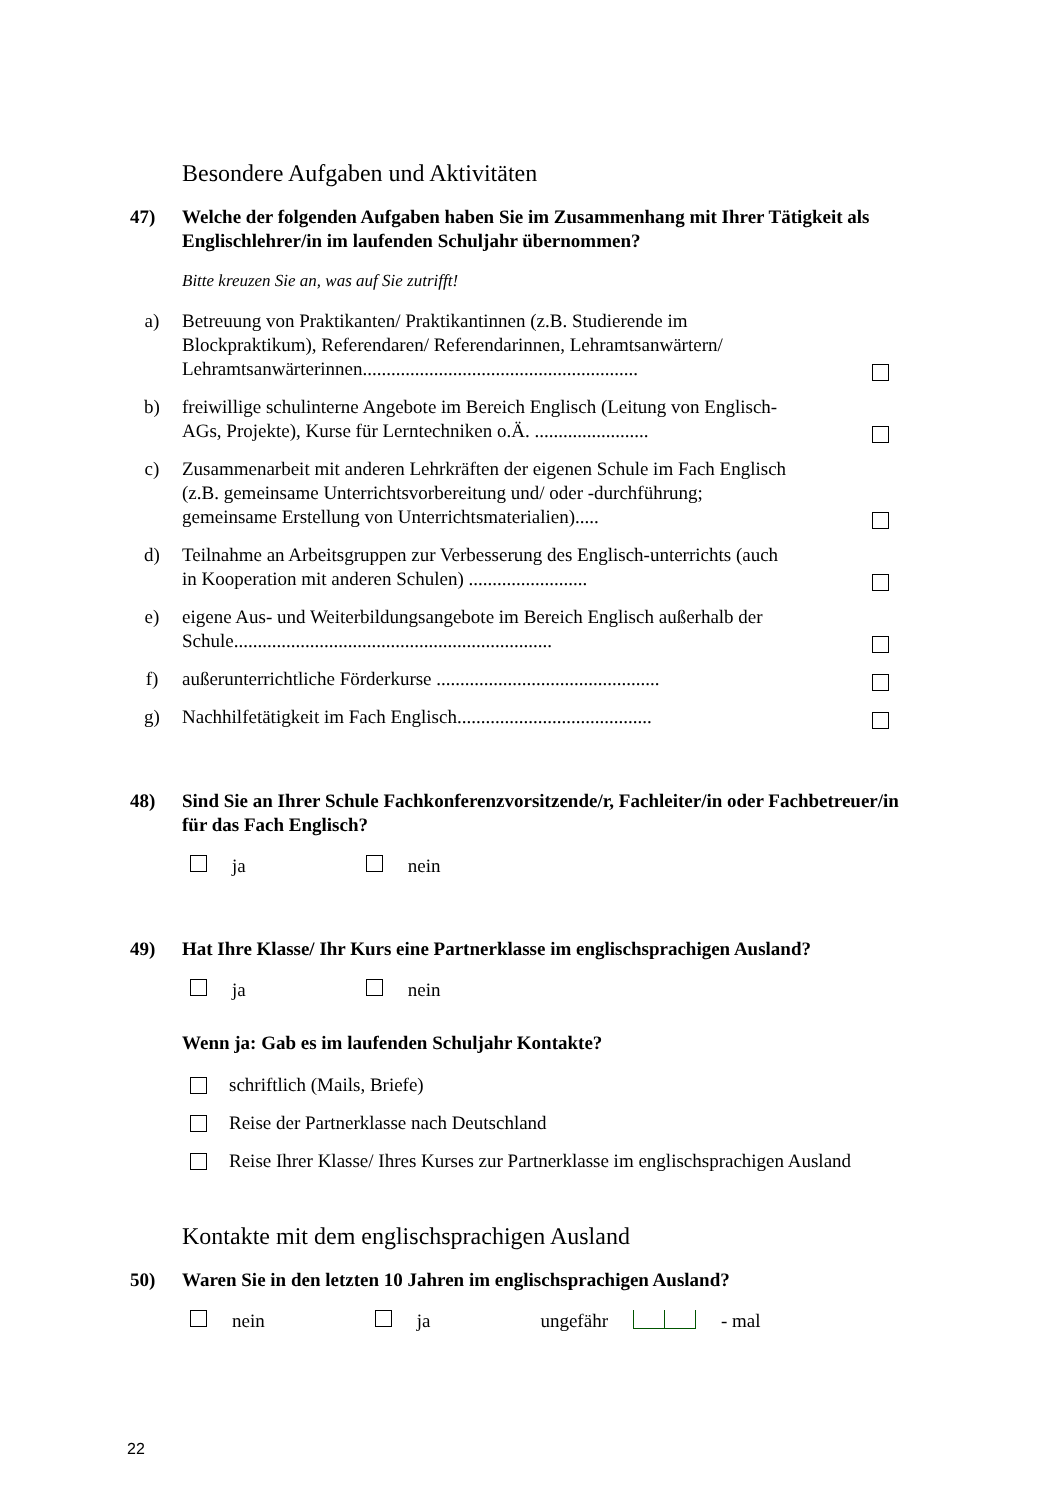Besondere Aufgaben und Aktivitäten
47) Welche der folgenden Aufgaben haben Sie im Zusammenhang mit Ihrer Tätigkeit als Englischlehrer/in im laufenden Schuljahr übernommen?
Bitte kreuzen Sie an, was auf Sie zutrifft!
a) Betreuung von Praktikanten/ Praktikantinnen (z.B. Studierende im Blockpraktikum), Referendaren/ Referendarinnen, Lehramtsanwärtern/ Lehramtsanwärterinnen..........................................................
b) freiwillige schulinterne Angebote im Bereich Englisch (Leitung von Englisch-AGs, Projekte), Kurse für Lerntechniken o.Ä. ........................
c) Zusammenarbeit mit anderen Lehrkräften der eigenen Schule im Fach Englisch (z.B. gemeinsame Unterrichtsvorbereitung und/ oder -durchführung; gemeinsame Erstellung von Unterrichtsmaterialien).....
d) Teilnahme an Arbeitsgruppen zur Verbesserung des Englisch-unterrichts (auch in Kooperation mit anderen Schulen) .........................
e) eigene Aus- und Weiterbildungsangebote im Bereich Englisch außerhalb der Schule...................................................................
f) außerunterrichtliche Förderkurse ...............................................
g) Nachhilfetätigkeit im Fach Englisch.........................................
48) Sind Sie an Ihrer Schule Fachkonferenzvorsitzende/r, Fachleiter/in oder Fachbetreuer/in für das Fach Englisch?
ja nein
49) Hat Ihre Klasse/ Ihr Kurs eine Partnerklasse im englischsprachigen Ausland?
ja nein
Wenn ja: Gab es im laufenden Schuljahr Kontakte?
schriftlich (Mails, Briefe)
Reise der Partnerklasse nach Deutschland
Reise Ihrer Klasse/ Ihres Kurses zur Partnerklasse im englischsprachigen Ausland
Kontakte mit dem englischsprachigen Ausland
50) Waren Sie in den letzten 10 Jahren im englischsprachigen Ausland?
nein ja ungefähr - mal
22